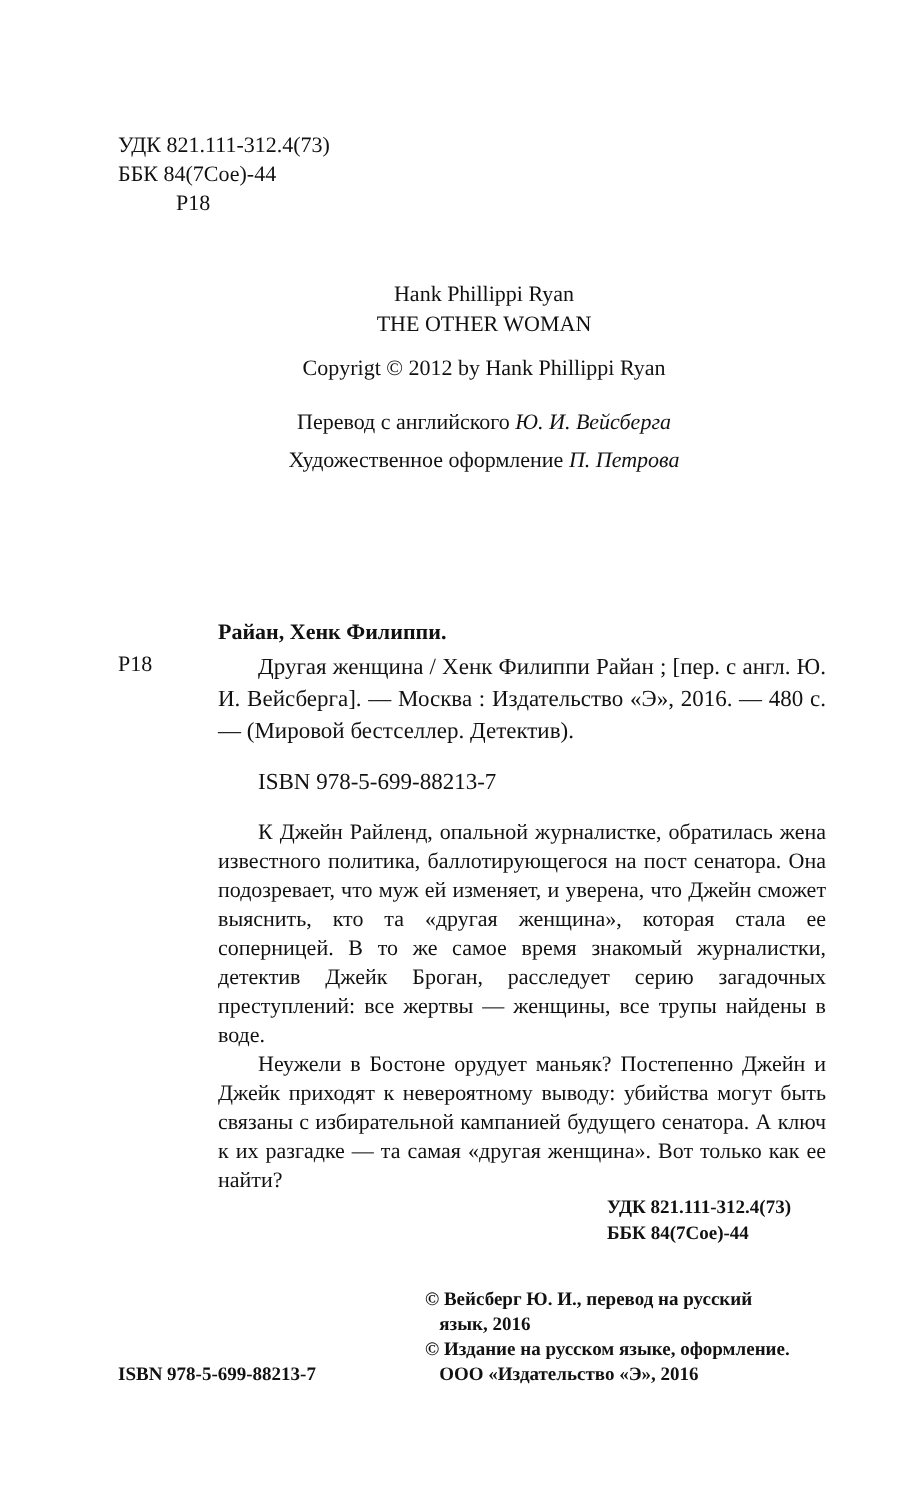УДК 821.111-312.4(73)
ББК 84(7Сое)-44
Р18
Hank Phillippi Ryan
THE OTHER WOMAN
Copyrigt © 2012 by Hank Phillippi Ryan
Перевод с английского Ю. И. Вейсберга
Художественное оформление П. Петрова
Райан, Хенк Филиппи.
Р18
Другая женщина / Хенк Филиппи Райан ; [пер. с англ. Ю. И. Вейсберга]. — Москва : Издательство «Э», 2016. — 480 с. — (Мировой бестселлер. Детектив).
ISBN 978-5-699-88213-7
К Джейн Райленд, опальной журналистке, обратилась жена известного политика, баллотирующегося на пост сенатора. Она подозревает, что муж ей изменяет, и уверена, что Джейн сможет выяснить, кто та «другая женщина», которая стала ее соперницей. В то же самое время знакомый журналистки, детектив Джейк Броган, расследует серию загадочных преступлений: все жертвы — женщины, все трупы найдены в воде.
Неужели в Бостоне орудует маньяк? Постепенно Джейн и Джейк приходят к невероятному выводу: убийства могут быть связаны с избирательной кампанией будущего сенатора. А ключ к их разгадке — та самая «другая женщина». Вот только как ее найти?
УДК 821.111-312.4(73)
ББК 84(7Сое)-44
ISBN 978-5-699-88213-7 © Вейсберг Ю. И., перевод на русский
язык, 2016
© Издание на русском языке, оформление.
ООО «Издательство «Э», 2016